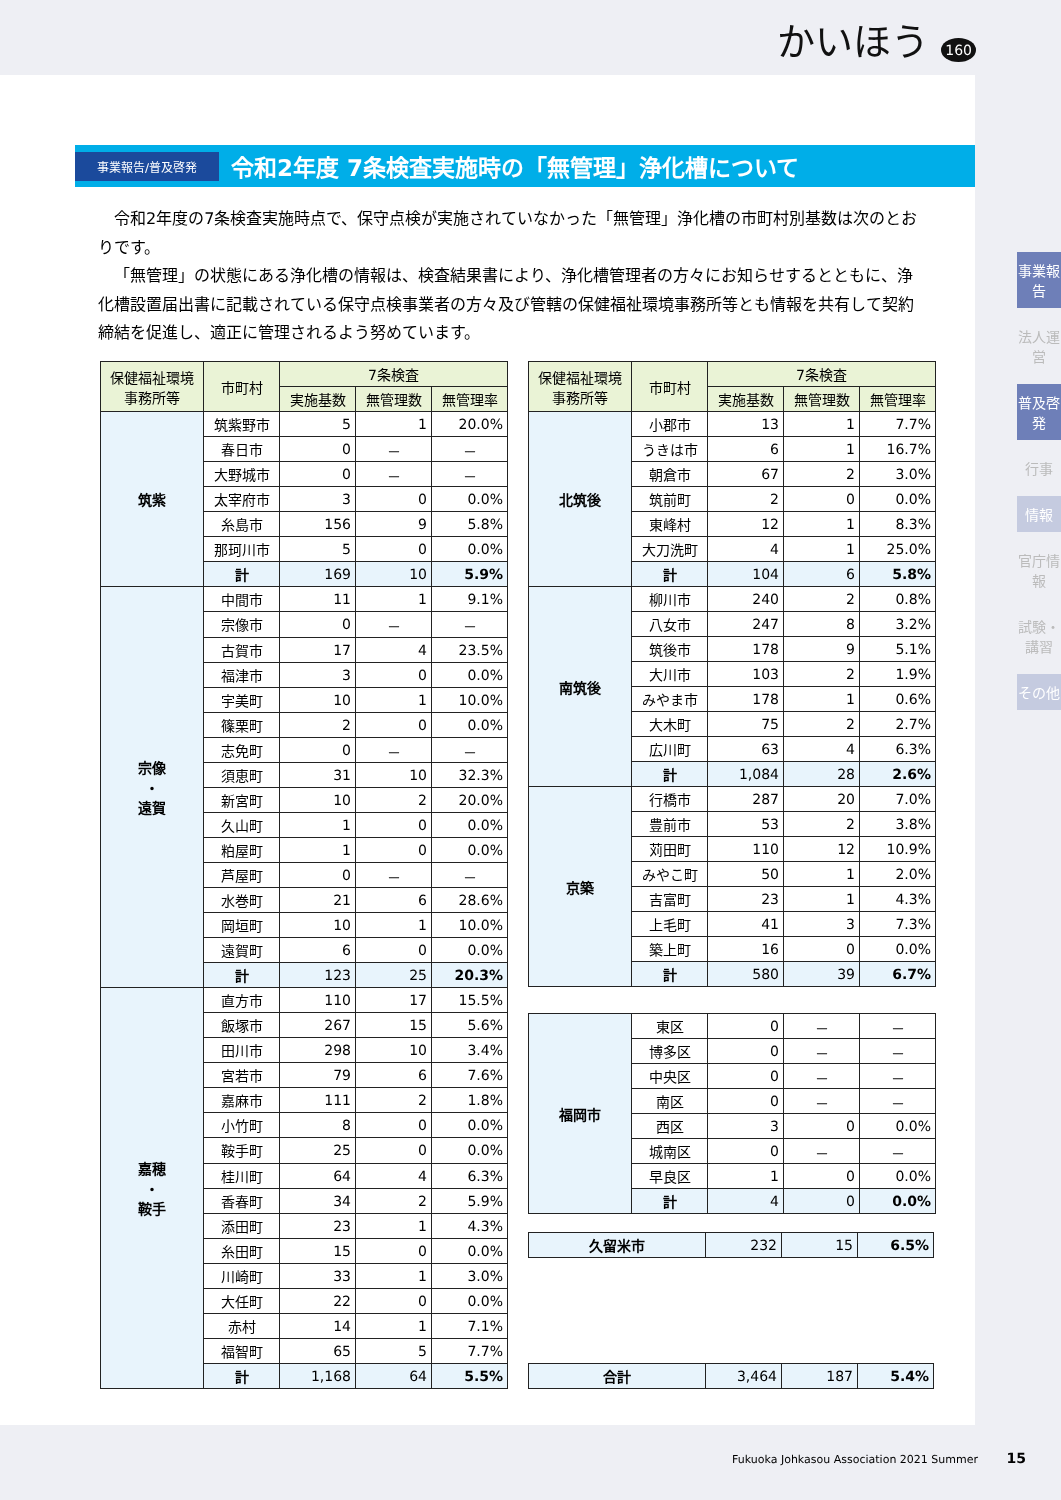かいほう 160
事業報告/普及啓発
令和2年度 7条検査実施時の「無管理」浄化槽について
令和2年度の7条検査実施時点で、保守点検が実施されていなかった「無管理」浄化槽の市町村別基数は次のとおりです。
「無管理」の状態にある浄化槽の情報は、検査結果書により、浄化槽管理者の方々にお知らせするとともに、浄化槽設置届出書に記載されている保守点検事業者の方々及び管轄の保健福祉環境事務所等とも情報を共有して契約締結を促進し、適正に管理されるよう努めています。
| 保健福祉環境 事務所等 | 市町村 | 7条検査 | | |
| --- | --- | --- | --- | --- |
| | | 実施基数 | 無管理数 | 無管理率 |
| 筑紫 | 筑紫野市 | 5 | 1 | 20.0% |
| | 春日市 | 0 | － | － |
| | 大野城市 | 0 | － | － |
| | 太宰府市 | 3 | 0 | 0.0% |
| | 糸島市 | 156 | 9 | 5.8% |
| | 那珂川市 | 5 | 0 | 0.0% |
| | 計 | 169 | 10 | 5.9% |
| 宗像 ・ 遠賀 | 中間市 | 11 | 1 | 9.1% |
| | 宗像市 | 0 | － | － |
| | 古賀市 | 17 | 4 | 23.5% |
| | 福津市 | 3 | 0 | 0.0% |
| | 宇美町 | 10 | 1 | 10.0% |
| | 篠栗町 | 2 | 0 | 0.0% |
| | 志免町 | 0 | － | － |
| | 須恵町 | 31 | 10 | 32.3% |
| | 新宮町 | 10 | 2 | 20.0% |
| | 久山町 | 1 | 0 | 0.0% |
| | 粕屋町 | 1 | 0 | 0.0% |
| | 芦屋町 | 0 | － | － |
| | 水巻町 | 21 | 6 | 28.6% |
| | 岡垣町 | 10 | 1 | 10.0% |
| | 遠賀町 | 6 | 0 | 0.0% |
| | 計 | 123 | 25 | 20.3% |
| 嘉穂 ・ 鞍手 | 直方市 | 110 | 17 | 15.5% |
| | 飯塚市 | 267 | 15 | 5.6% |
| | 田川市 | 298 | 10 | 3.4% |
| | 宮若市 | 79 | 6 | 7.6% |
| | 嘉麻市 | 111 | 2 | 1.8% |
| | 小竹町 | 8 | 0 | 0.0% |
| | 鞍手町 | 25 | 0 | 0.0% |
| | 桂川町 | 64 | 4 | 6.3% |
| | 香春町 | 34 | 2 | 5.9% |
| | 添田町 | 23 | 1 | 4.3% |
| | 糸田町 | 15 | 0 | 0.0% |
| | 川崎町 | 33 | 1 | 3.0% |
| | 大任町 | 22 | 0 | 0.0% |
| | 赤村 | 14 | 1 | 7.1% |
| | 福智町 | 65 | 5 | 7.7% |
| | 計 | 1,168 | 64 | 5.5% |
| 保健福祉環境 事務所等 | 市町村 | 7条検査 | | |
| --- | --- | --- | --- | --- |
| | | 実施基数 | 無管理数 | 無管理率 |
| 北筑後 | 小郡市 | 13 | 1 | 7.7% |
| | うきは市 | 6 | 1 | 16.7% |
| | 朝倉市 | 67 | 2 | 3.0% |
| | 筑前町 | 2 | 0 | 0.0% |
| | 東峰村 | 12 | 1 | 8.3% |
| | 大刀洗町 | 4 | 1 | 25.0% |
| | 計 | 104 | 6 | 5.8% |
| 南筑後 | 柳川市 | 240 | 2 | 0.8% |
| | 八女市 | 247 | 8 | 3.2% |
| | 筑後市 | 178 | 9 | 5.1% |
| | 大川市 | 103 | 2 | 1.9% |
| | みやま市 | 178 | 1 | 0.6% |
| | 大木町 | 75 | 2 | 2.7% |
| | 広川町 | 63 | 4 | 6.3% |
| | 計 | 1,084 | 28 | 2.6% |
| 京築 | 行橋市 | 287 | 20 | 7.0% |
| | 豊前市 | 53 | 2 | 3.8% |
| | 苅田町 | 110 | 12 | 10.9% |
| | みやこ町 | 50 | 1 | 2.0% |
| | 吉富町 | 23 | 1 | 4.3% |
| | 上毛町 | 41 | 3 | 7.3% |
| | 築上町 | 16 | 0 | 0.0% |
| | 計 | 580 | 39 | 6.7% |
| 福岡市 | 東区 | 0 | － | － |
| | 博多区 | 0 | － | － |
| | 中央区 | 0 | － | － |
| | 南区 | 0 | － | － |
| | 西区 | 3 | 0 | 0.0% |
| | 城南区 | 0 | － | － |
| | 早良区 | 1 | 0 | 0.0% |
| | 計 | 4 | 0 | 0.0% |
| 久留米市 | 232 | 15 | 6.5% |
| 合計 | 3,464 | 187 | 5.4% |
事業報告
法人運営
普及啓発
行事
情報
官庁情報
試験・講習
その他
Fukuoka Johkasou Association 2021 Summer 15